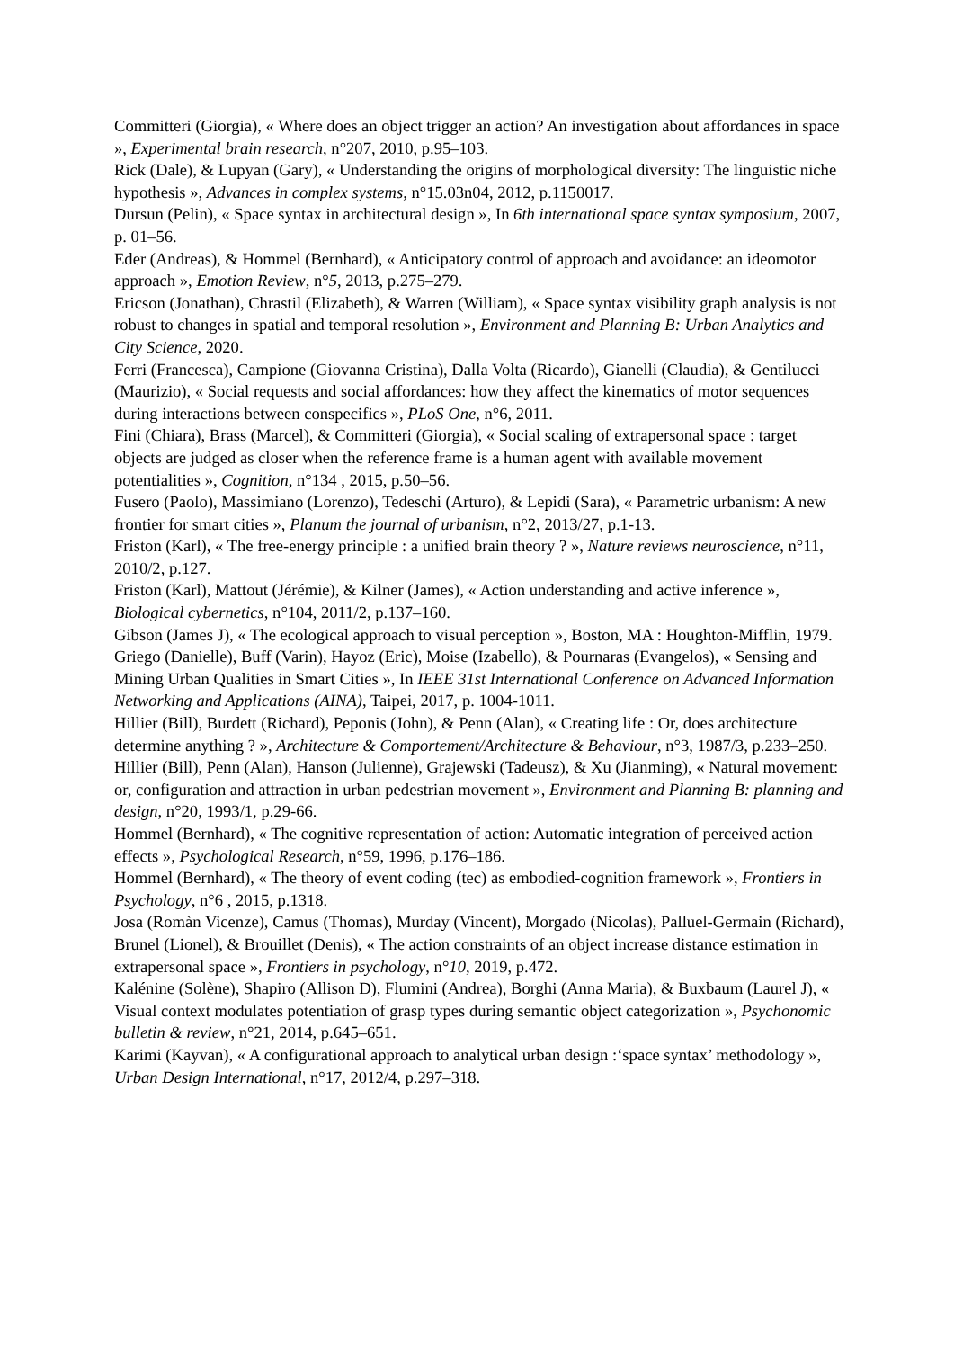Committeri (Giorgia), « Where does an object trigger an action? An investigation about affordances in space », Experimental brain research, n°207, 2010, p.95–103.
Rick (Dale), & Lupyan (Gary), « Understanding the origins of morphological diversity: The linguistic niche hypothesis », Advances in complex systems, n°15.03n04, 2012, p.1150017.
Dursun (Pelin), « Space syntax in architectural design », In 6th international space syntax symposium, 2007, p. 01–56.
Eder (Andreas), & Hommel (Bernhard), « Anticipatory control of approach and avoidance: an ideomotor approach », Emotion Review, n°5, 2013, p.275–279.
Ericson (Jonathan), Chrastil (Elizabeth), & Warren (William), « Space syntax visibility graph analysis is not robust to changes in spatial and temporal resolution », Environment and Planning B: Urban Analytics and City Science, 2020.
Ferri (Francesca), Campione (Giovanna Cristina), Dalla Volta (Ricardo), Gianelli (Claudia), & Gentilucci (Maurizio), « Social requests and social affordances: how they affect the kinematics of motor sequences during interactions between conspecifics », PLoS One, n°6, 2011.
Fini (Chiara), Brass (Marcel), & Committeri (Giorgia), « Social scaling of extrapersonal space : target objects are judged as closer when the reference frame is a human agent with available movement potentialities », Cognition, n°134 , 2015, p.50–56.
Fusero (Paolo), Massimiano (Lorenzo), Tedeschi (Arturo), & Lepidi (Sara), « Parametric urbanism: A new frontier for smart cities », Planum the journal of urbanism, n°2, 2013/27, p.1-13.
Friston (Karl), « The free-energy principle : a unified brain theory ? », Nature reviews neuroscience, n°11, 2010/2, p.127.
Friston (Karl), Mattout (Jérémie), & Kilner (James), « Action understanding and active inference », Biological cybernetics, n°104, 2011/2, p.137–160.
Gibson (James J), « The ecological approach to visual perception », Boston, MA : Houghton-Mifflin, 1979.
Griego (Danielle), Buff (Varin), Hayoz (Eric), Moise (Izabello), & Pournaras (Evangelos), « Sensing and Mining Urban Qualities in Smart Cities », In IEEE 31st International Conference on Advanced Information Networking and Applications (AINA), Taipei, 2017, p. 1004-1011.
Hillier (Bill), Burdett (Richard), Peponis (John), & Penn (Alan), « Creating life : Or, does architecture determine anything ? », Architecture & Comportement/Architecture & Behaviour, n°3, 1987/3, p.233–250.
Hillier (Bill), Penn (Alan), Hanson (Julienne), Grajewski (Tadeusz), & Xu (Jianming), « Natural movement: or, configuration and attraction in urban pedestrian movement », Environment and Planning B: planning and design, n°20, 1993/1, p.29-66.
Hommel (Bernhard), « The cognitive representation of action: Automatic integration of perceived action effects », Psychological Research, n°59, 1996, p.176–186.
Hommel (Bernhard), « The theory of event coding (tec) as embodied-cognition framework », Frontiers in Psychology, n°6 , 2015, p.1318.
Josa (Romàn Vicenze), Camus (Thomas), Murday (Vincent), Morgado (Nicolas), Palluel-Germain (Richard), Brunel (Lionel), & Brouillet (Denis), « The action constraints of an object increase distance estimation in extrapersonal space », Frontiers in psychology, n°10, 2019, p.472.
Kalénine (Solène), Shapiro (Allison D), Flumini (Andrea), Borghi (Anna Maria), & Buxbaum (Laurel J), « Visual context modulates potentiation of grasp types during semantic object categorization », Psychonomic bulletin & review, n°21, 2014, p.645–651.
Karimi (Kayvan), « A configurational approach to analytical urban design :‘space syntax’ methodology », Urban Design International, n°17, 2012/4, p.297–318.